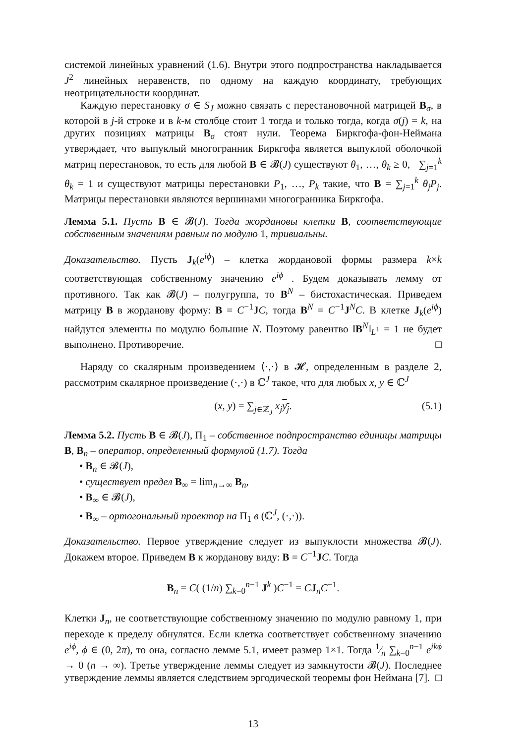системой линейных уравнений (1.6). Внутри этого подпространства накладывается J<sup>2</sup> линейных неравенств, по одному на каждую координату, требующих неотрицательности координат.
Каждую перестановку σ ∈ S<sub>J</sub> можно связать с перестановочной матрицей B<sub>σ</sub>, в которой в j-й строке и в k-м столбце стоит 1 тогда и только тогда, когда σ(j) = k, на других позициях матрицы B<sub>σ</sub> стоят нули. Теорема Биркгофа-фон-Неймана утверждает, что выпуклый многогранник Биркгофа является выпуклой оболочкой матриц перестановок, то есть для любой B ∈ 𝓑(J) существуют θ<sub>1</sub>, …, θ<sub>k</sub> ≥ 0, ∑<sub>j=1</sub><sup>k</sup> θ<sub>k</sub> = 1 и существуют матрицы перестановки P<sub>1</sub>, …, P<sub>k</sub> такие, что B = ∑<sub>j=1</sub><sup>k</sup> θ<sub>j</sub>P<sub>j</sub>. Матрицы перестановки являются вершинами многогранника Биркгофа.
Лемма 5.1. Пусть B ∈ 𝓑(J). Тогда жордановы клетки B, соответствующие собственным значениям равным по модулю 1, тривиальны.
Доказательство. Пусть J<sub>k</sub>(e<sup>iϕ</sup>) – клетка жордановой формы размера k×k соответствующая собственному значению e<sup>iϕ</sup> . Будем доказывать лемму от противного. Так как 𝓑(J) – полугруппа, то B<sup>N</sup> – бистохастическая. Приведем матрицу B в жорданову форму: B = C<sup>−1</sup>JC, тогда B<sup>N</sup> = C<sup>−1</sup>J<sup>N</sup>C. В клетке J<sub>k</sub>(e<sup>iϕ</sup>) найдутся элементы по модулю большие N. Поэтому равентво ‖B<sup>N</sup>‖<sub>L<sup>1</sup></sub> = 1 не будет выполнено. Противоречие. □
Наряду со скалярным произведением ⟨·,·⟩ в 𝓗, определенным в разделе 2, рассмотрим скалярное произведение (·,·) в ℂ<sup>J</sup> такое, что для любых x, y ∈ ℂ<sup>J</sup>
(x, y) = ∑<sub>j∈ℤ<sub>J</sub></sub> x<sub>j</sub> y<sub>j</sub>. (5.1)
Лемма 5.2. Пусть B ∈ 𝓑(J), Π<sub>1</sub> – собственное подпространство единицы матрицы B, B<sub>n</sub> – оператор, определенный формулой (1.7). Тогда
• B<sub>n</sub> ∈ 𝓑(J),
• существует предел B<sub>∞</sub> = lim<sub>n→∞</sub> B<sub>n</sub>,
• B<sub>∞</sub> ∈ 𝓑(J),
• B<sub>∞</sub> – ортогональный проектор на Π<sub>1</sub> в (ℂ<sup>J</sup>, (·,·)).
Доказательство. Первое утверждение следует из выпуклости множества 𝓑(J). Докажем второе. Приведем B к жорданову виду: B = C<sup>−1</sup>JC. Тогда
B<sub>n</sub> = C( (1/n) ∑<sub>k=0</sub><sup>n−1</sup> J<sup>k</sup> )C<sup>−1</sup> = CJ<sub>n</sub>C<sup>−1</sup>.
Клетки J<sub>n</sub>, не соответствующие собственному значению по модулю равному 1, при переходе к пределу обнулятся. Если клетка соответствует собственному значению e<sup>iϕ</sup>, ϕ ∈ (0, 2π), то она, согласно лемме 5.1, имеет размер 1×1. Тогда 1⁄n ∑<sub>k=0</sub><sup>n−1</sup> e<sup>ikϕ</sup> → 0 (n → ∞). Третье утверждение леммы следует из замкнутости 𝓑(J). Последнее утверждение леммы является следствием эргодической теоремы фон Неймана [7]. □
13